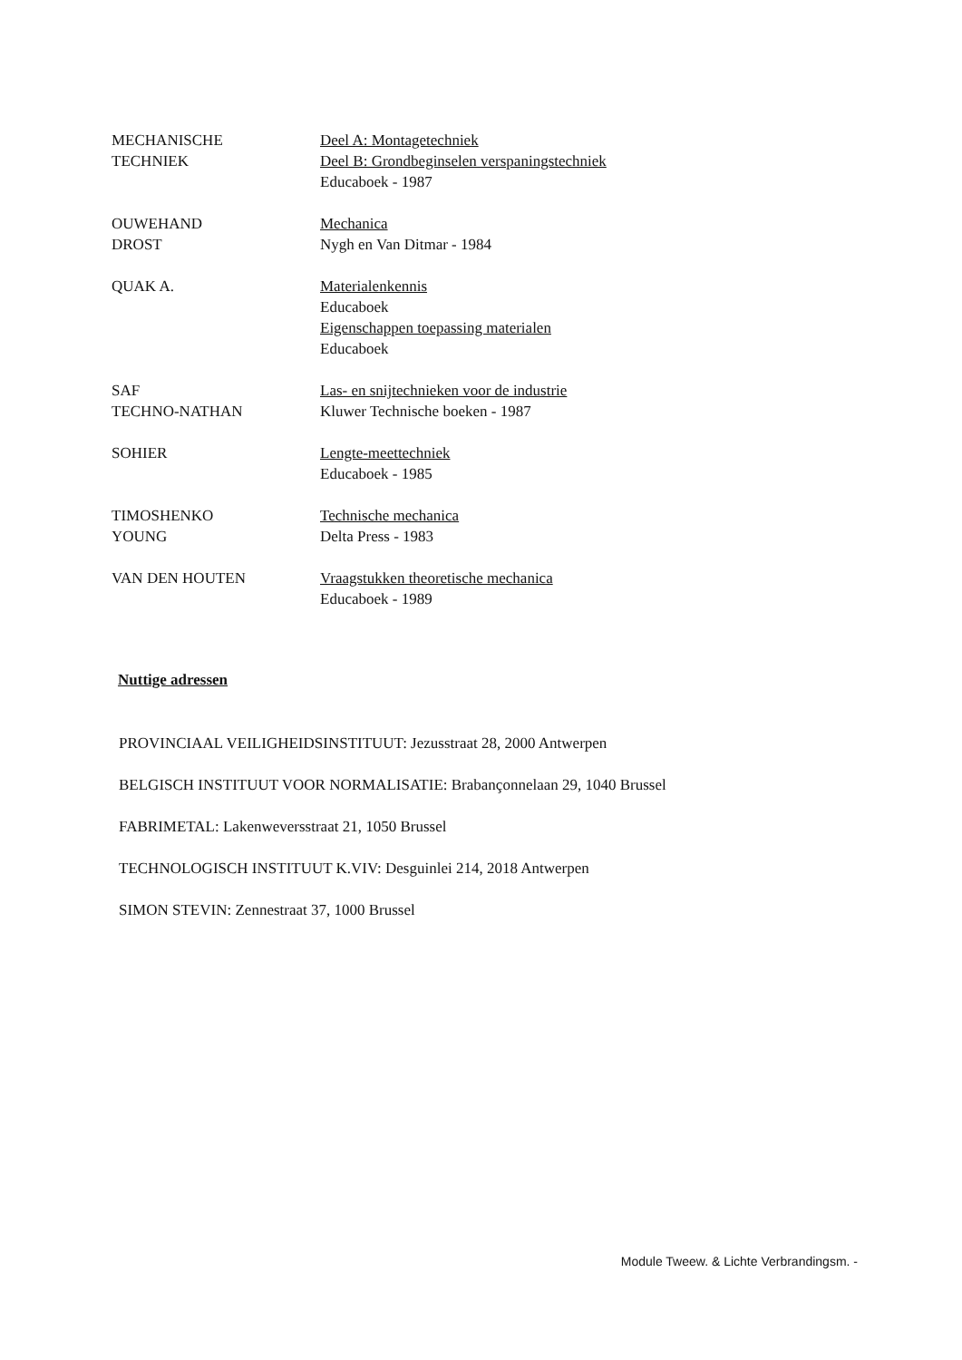MECHANISCHE
TECHNIEK
Deel A: Montagetechniek
Deel B: Grondbeginselen verspaningstechniek
Educaboek - 1987
OUWEHAND
DROST
Mechanica
Nygh en Van Ditmar - 1984
QUAK A. Materialenkennis
Educaboek
Eigenschappen toepassing materialen
Educaboek
SAF
TECHNO-NATHAN
Las- en snijtechnieken voor de industrie
Kluwer Technische boeken - 1987
SOHIER Lengte-meettechniek
Educaboek - 1985
TIMOSHENKO
YOUNG
Technische mechanica
Delta Press - 1983
VAN DEN HOUTEN Vraagstukken theoretische mechanica
Educaboek - 1989
Nuttige adressen
PROVINCIAAL VEILIGHEIDSINSTITUUT: Jezusstraat 28, 2000 Antwerpen
BELGISCH INSTITUUT VOOR NORMALISATIE: Brabançonnelaan 29, 1040 Brussel
FABRIMETAL: Lakenweversstraat 21, 1050 Brussel
TECHNOLOGISCH INSTITUUT K.VIV: Desguinlei 214, 2018 Antwerpen
SIMON STEVIN: Zennestraat 37, 1000 Brussel
Module Tweew. & Lichte Verbrandingsm. -